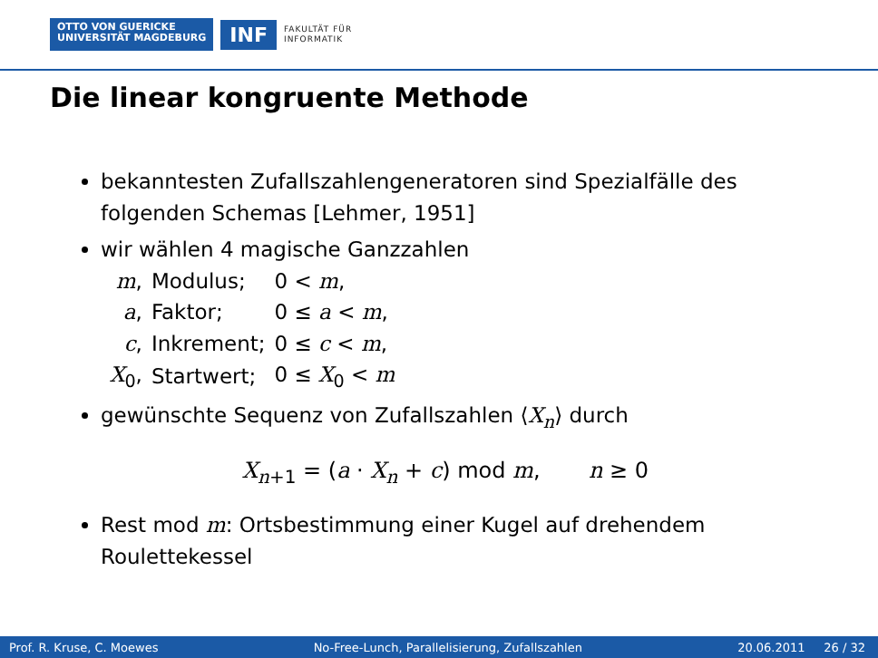OTTO VON GUERICKE
UNIVERSITÄT MAGDEBURG
INF
FAKULTÄT FÜR
INFORMATIK
Die linear kongruente Methode
bekanntesten Zufallszahlengeneratoren sind Spezialfälle des folgenden Schemas [Lehmer, 1951]
wir wählen 4 magische Ganzzahlen
| m , | Modulus; | 0 < m , |
| a , | Faktor; | 0 ≤ a < m , |
| c , | Inkrement; | 0 ≤ c < m , |
| X<sub>0</sub>, | Startwert; | 0 ≤ X<sub>0</sub> < m |
gewünschte Sequenz von Zufallszahlen ⟨X<sub>n</sub>⟩ durch
X<sub>n+1</sub> = (a · X<sub>n</sub> + c) mod m, n ≥ 0
Rest mod m: Ortsbestimmung einer Kugel auf drehendem Roulettekessel
Prof. R. Kruse, C. Moewes No-Free-Lunch, Parallelisierung, Zufallszahlen 20.06.2011 26 / 32